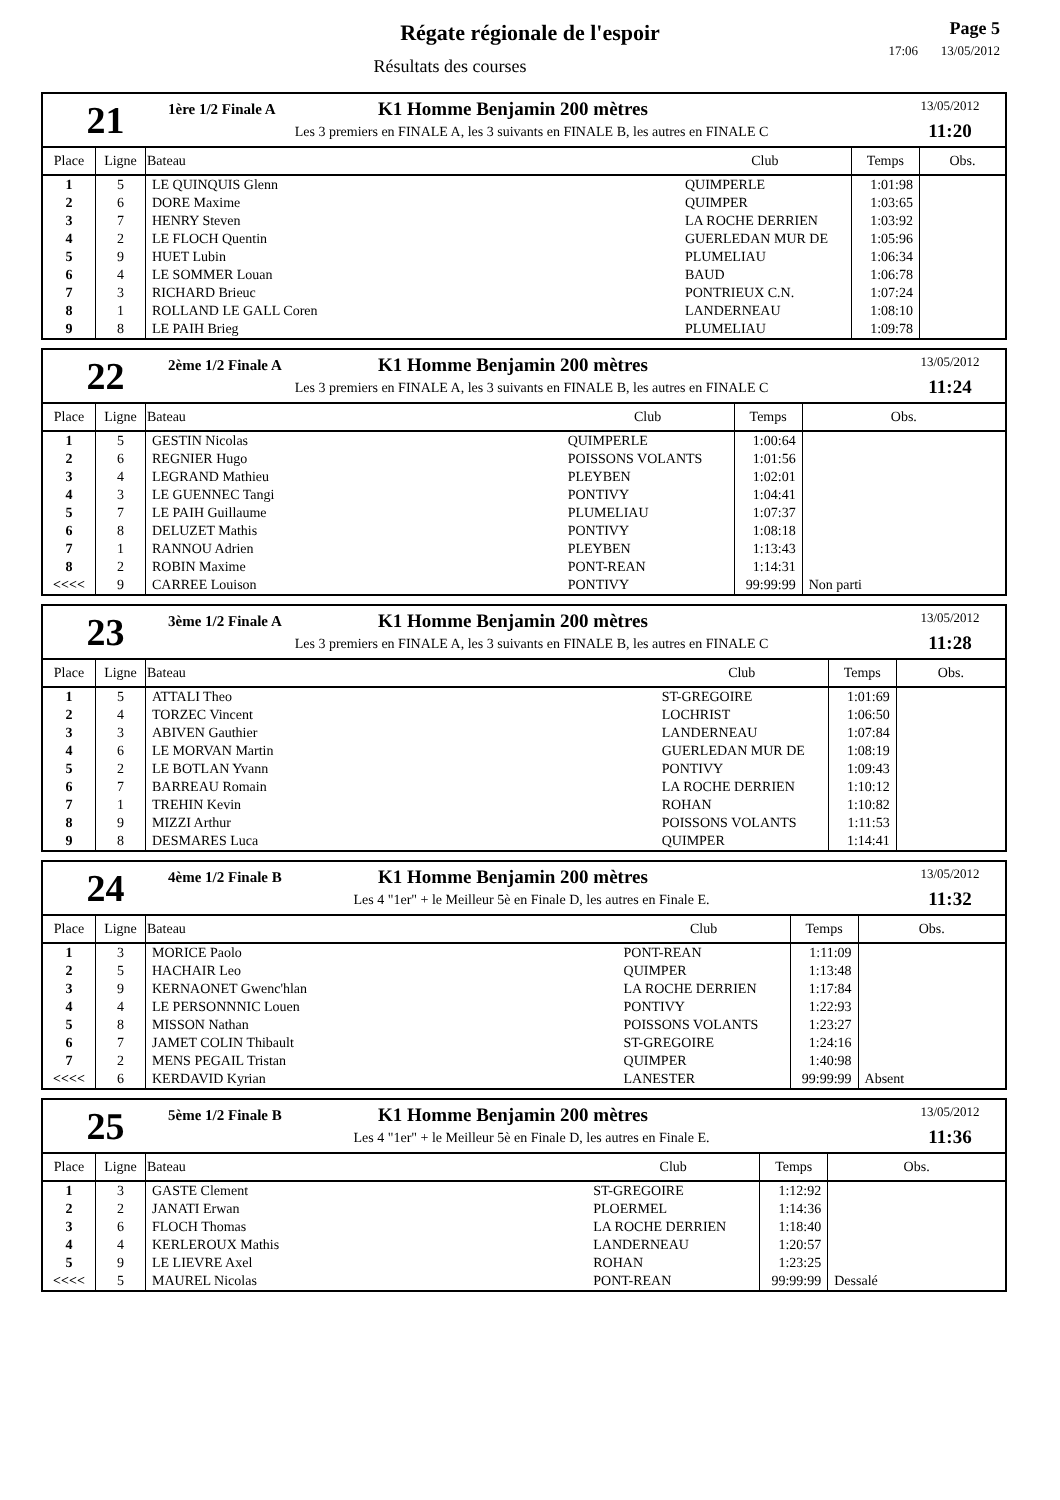Régate régionale de l'espoir
Résultats des courses
Page 5
17:06 13/05/2012
21
1ère 1/2 Finale A
K1 Homme Benjamin 200 mètres
Les 3 premiers en FINALE A, les 3 suivants en FINALE B, les autres en FINALE C
13/05/2012
11:20
| Place | Ligne | Bateau | Club | Temps | Obs. |
| --- | --- | --- | --- | --- | --- |
| 1 | 5 | LE QUINQUIS Glenn | QUIMPERLE | 1:01:98 | |
| 2 | 6 | DORE Maxime | QUIMPER | 1:03:65 | |
| 3 | 7 | HENRY Steven | LA ROCHE DERRIEN | 1:03:92 | |
| 4 | 2 | LE FLOCH Quentin | GUERLEDAN MUR DE | 1:05:96 | |
| 5 | 9 | HUET Lubin | PLUMELIAU | 1:06:34 | |
| 6 | 4 | LE SOMMER Louan | BAUD | 1:06:78 | |
| 7 | 3 | RICHARD Brieuc | PONTRIEUX C.N. | 1:07:24 | |
| 8 | 1 | ROLLAND LE GALL Coren | LANDERNEAU | 1:08:10 | |
| 9 | 8 | LE PAIH Brieg | PLUMELIAU | 1:09:78 | |
22
2ème 1/2 Finale A
K1 Homme Benjamin 200 mètres
Les 3 premiers en FINALE A, les 3 suivants en FINALE B, les autres en FINALE C
13/05/2012
11:24
| Place | Ligne | Bateau | Club | Temps | Obs. |
| --- | --- | --- | --- | --- | --- |
| 1 | 5 | GESTIN Nicolas | QUIMPERLE | 1:00:64 | |
| 2 | 6 | REGNIER Hugo | POISSONS VOLANTS | 1:01:56 | |
| 3 | 4 | LEGRAND Mathieu | PLEYBEN | 1:02:01 | |
| 4 | 3 | LE GUENNEC Tangi | PONTIVY | 1:04:41 | |
| 5 | 7 | LE PAIH Guillaume | PLUMELIAU | 1:07:37 | |
| 6 | 8 | DELUZET Mathis | PONTIVY | 1:08:18 | |
| 7 | 1 | RANNOU Adrien | PLEYBEN | 1:13:43 | |
| 8 | 2 | ROBIN Maxime | PONT-REAN | 1:14:31 | |
| <<<< | 9 | CARREE Louison | PONTIVY | 99:99:99 | Non parti |
23
3ème 1/2 Finale A
K1 Homme Benjamin 200 mètres
Les 3 premiers en FINALE A, les 3 suivants en FINALE B, les autres en FINALE C
13/05/2012
11:28
| Place | Ligne | Bateau | Club | Temps | Obs. |
| --- | --- | --- | --- | --- | --- |
| 1 | 5 | ATTALI Theo | ST-GREGOIRE | 1:01:69 | |
| 2 | 4 | TORZEC Vincent | LOCHRIST | 1:06:50 | |
| 3 | 3 | ABIVEN Gauthier | LANDERNEAU | 1:07:84 | |
| 4 | 6 | LE MORVAN Martin | GUERLEDAN MUR DE | 1:08:19 | |
| 5 | 2 | LE BOTLAN Yvann | PONTIVY | 1:09:43 | |
| 6 | 7 | BARREAU Romain | LA ROCHE DERRIEN | 1:10:12 | |
| 7 | 1 | TREHIN Kevin | ROHAN | 1:10:82 | |
| 8 | 9 | MIZZI Arthur | POISSONS VOLANTS | 1:11:53 | |
| 9 | 8 | DESMARES Luca | QUIMPER | 1:14:41 | |
24
4ème 1/2 Finale B
K1 Homme Benjamin 200 mètres
Les 4 "1er" + le Meilleur 5è en Finale D, les autres en Finale E.
13/05/2012
11:32
| Place | Ligne | Bateau | Club | Temps | Obs. |
| --- | --- | --- | --- | --- | --- |
| 1 | 3 | MORICE Paolo | PONT-REAN | 1:11:09 | |
| 2 | 5 | HACHAIR Leo | QUIMPER | 1:13:48 | |
| 3 | 9 | KERNAONET Gwenc'hlan | LA ROCHE DERRIEN | 1:17:84 | |
| 4 | 4 | LE PERSONNNIC Louen | PONTIVY | 1:22:93 | |
| 5 | 8 | MISSON Nathan | POISSONS VOLANTS | 1:23:27 | |
| 6 | 7 | JAMET COLIN Thibault | ST-GREGOIRE | 1:24:16 | |
| 7 | 2 | MENS PEGAIL Tristan | QUIMPER | 1:40:98 | |
| <<<< | 6 | KERDAVID Kyrian | LANESTER | 99:99:99 | Absent |
25
5ème 1/2 Finale B
K1 Homme Benjamin 200 mètres
Les 4 "1er" + le Meilleur 5è en Finale D, les autres en Finale E.
13/05/2012
11:36
| Place | Ligne | Bateau | Club | Temps | Obs. |
| --- | --- | --- | --- | --- | --- |
| 1 | 3 | GASTE Clement | ST-GREGOIRE | 1:12:92 | |
| 2 | 2 | JANATI Erwan | PLOERMEL | 1:14:36 | |
| 3 | 6 | FLOCH Thomas | LA ROCHE DERRIEN | 1:18:40 | |
| 4 | 4 | KERLEROUX Mathis | LANDERNEAU | 1:20:57 | |
| 5 | 9 | LE LIEVRE Axel | ROHAN | 1:23:25 | |
| <<<< | 5 | MAUREL Nicolas | PONT-REAN | 99:99:99 | Dessalé |